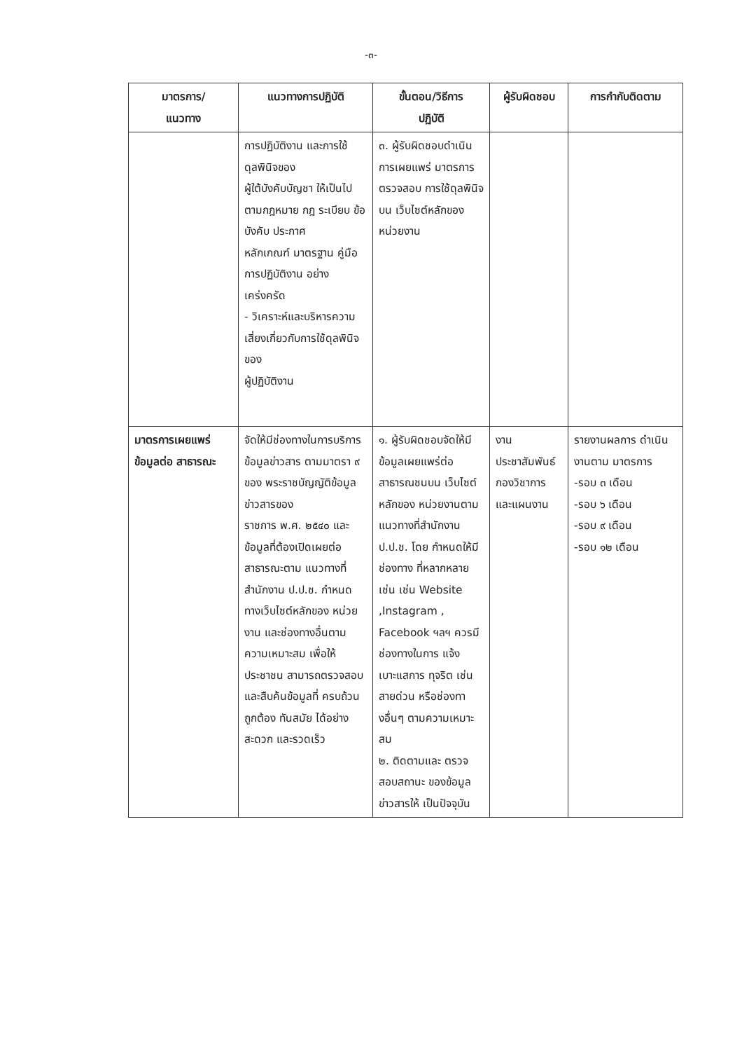-๓-
| มาตรการ/ แนวทาง | แนวทางการปฏิบัติ | ขั้นตอน/วิธีการ ปฏิบัติ | ผู้รับผิดชอบ | การกำกับติดตาม |
| --- | --- | --- | --- | --- |
| | การปฏิบัติงาน และการใช้ดุลพินิจของ ผู้ใต้บังคับบัญชา ให้เป็นไปตามกฎหมาย กฎ ระเบียบ ข้อบังคับ ประกาศ หลักเกณฑ์ มาตรฐาน คู่มือการปฏิบัติงาน อย่างเคร่งครัด - วิเคราะห์และบริหารความเสี่ยงเกี่ยวกับการใช้ดุลพินิจของ ผู้ปฏิบัติงาน | ๓. ผู้รับผิดชอบดำเนินการเผยแพร่ มาตรการตรวจสอบ การใช้ดุลพินิจ บน เว็บไซต์หลักของ หน่วยงาน | | |
| มาตรการเผยแพร่ข้อมูลต่อ สาธารณะ | จัดให้มีช่องทางในการบริการข้อมูลข่าวสาร ตามมาตรา ๙ ของ พระราชบัญญัติข้อมูลข่าวสารของ ราชการ พ.ศ. ๒๕๔๐ และข้อมูลที่ต้องเปิดเผยต่อสาธารณะตาม แนวทางที่สำนักงาน ป.ป.ช. กำหนด ทางเว็บไซต์หลักของ หน่วยงาน และช่องทางอื่นตามความเหมาะสม เพื่อให้ประชาชน สามารถตรวจสอบ และสืบค้นข้อมูลที่ ครบถ้วน ถูกต้อง ทันสมัย ได้อย่างสะดวก และรวดเร็ว | ๑. ผู้รับผิดชอบจัดให้มีข้อมูลเผยแพร่ต่อ สาธารณชนบน เว็บไซต์หลักของ หน่วยงานตาม แนวทางที่สำนักงาน ป.ป.ช. โดย กำหนดให้มีช่องทาง ที่หลากหลายเช่น เช่น Website ,Instagram , Facebook ฯลฯ ควรมีช่องทางในการ แจ้งเบาะแสการ ทุจริต เช่น สายด่วน หรือช่องทางอื่นๆ ตามความเหมาะสม ๒. ติดตามและ ตรวจสอบสถานะ ของข้อมูลข่าวสารให้ เป็นปัจจุบัน | งาน ประชาสัมพันธ์ กองวิชาการ และแผนงาน | รายงานผลการ ดำเนินงานตาม มาตรการ -รอบ ๓ เดือน -รอบ ๖ เดือน -รอบ ๙ เดือน -รอบ ๑๒ เดือน |